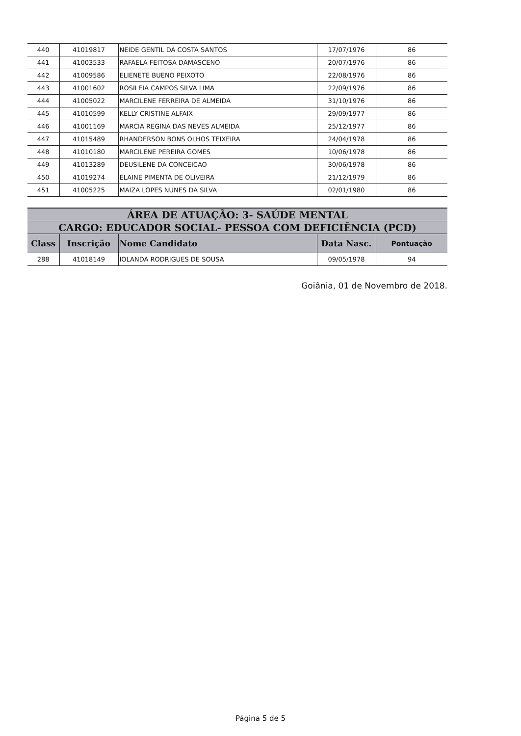| 440 | 41019817 | NEIDE GENTIL DA COSTA SANTOS | 17/07/1976 | 86 |
| 441 | 41003533 | RAFAELA FEITOSA DAMASCENO | 20/07/1976 | 86 |
| 442 | 41009586 | ELIENETE BUENO PEIXOTO | 22/08/1976 | 86 |
| 443 | 41001602 | ROSILEIA CAMPOS SILVA LIMA | 22/09/1976 | 86 |
| 444 | 41005022 | MARCILENE FERREIRA DE ALMEIDA | 31/10/1976 | 86 |
| 445 | 41010599 | KELLY CRISTINE ALFAIX | 29/09/1977 | 86 |
| 446 | 41001169 | MARCIA REGINA DAS NEVES ALMEIDA | 25/12/1977 | 86 |
| 447 | 41015489 | RHANDERSON BONS OLHOS TEIXEIRA | 24/04/1978 | 86 |
| 448 | 41010180 | MARCILENE PEREIRA GOMES | 10/06/1978 | 86 |
| 449 | 41013289 | DEUSILENE DA CONCEICAO | 30/06/1978 | 86 |
| 450 | 41019274 | ELAINE PIMENTA DE OLIVEIRA | 21/12/1979 | 86 |
| 451 | 41005225 | MAIZA LOPES NUNES DA SILVA | 02/01/1980 | 86 |
| ÁREA DE ATUAÇÃO: 3- SAÚDE MENTAL | | | | |
| CARGO: EDUCADOR SOCIAL- PESSOA COM DEFICIÊNCIA (PCD) | | | | |
| Class | Inscrição | Nome Candidato | Data Nasc. | Pontuação |
| 288 | 41018149 | IOLANDA RODRIGUES DE SOUSA | 09/05/1978 | 94 |
Goiânia, 01 de Novembro de 2018.
Página 5 de 5